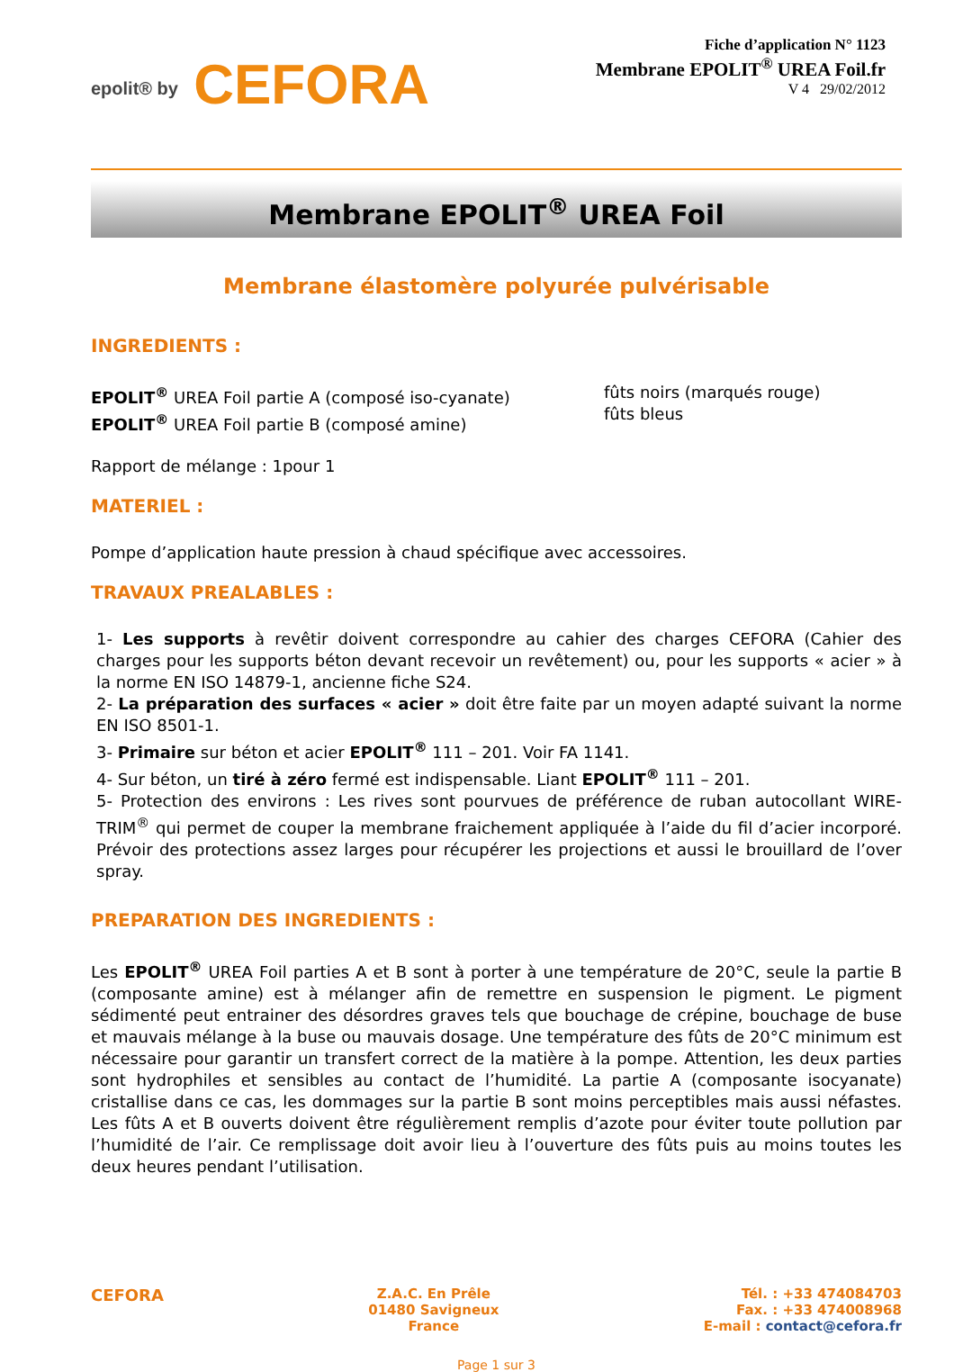epolit® by CEFORA
Fiche d’application N° 1123
Membrane EPOLIT<sup>®</sup> UREA Foil.fr
V 4 29/02/2012
Membrane EPOLIT<sup>®</sup> UREA Foil
Membrane élastomère polyurée pulvérisable
INGREDIENTS :
EPOLIT<sup>®</sup> UREA Foil partie A (composé iso-cyanate)
EPOLIT<sup>®</sup> UREA Foil partie B (composé amine)
fûts noirs (marqués rouge)
fûts bleus
Rapport de mélange : 1pour 1
MATERIEL :
Pompe d’application haute pression à chaud spécifique avec accessoires.
TRAVAUX PREALABLES :
1- Les supports à revêtir doivent correspondre au cahier des charges CEFORA (Cahier des charges pour les supports béton devant recevoir un revêtement) ou, pour les supports « acier » à la norme EN ISO 14879-1, ancienne fiche S24.
2- La préparation des surfaces « acier » doit être faite par un moyen adapté suivant la norme EN ISO 8501-1.
3- Primaire sur béton et acier EPOLIT<sup>®</sup> 111 – 201. Voir FA 1141.
4- Sur béton, un tiré à zéro fermé est indispensable. Liant EPOLIT<sup>®</sup> 111 – 201.
5- Protection des environs : Les rives sont pourvues de préférence de ruban autocollant WIRE-TRIM<sup>®</sup> qui permet de couper la membrane fraichement appliquée à l’aide du fil d’acier incorporé. Prévoir des protections assez larges pour récupérer les projections et aussi le brouillard de l’over spray.
PREPARATION DES INGREDIENTS :
Les EPOLIT<sup>®</sup> UREA Foil parties A et B sont à porter à une température de 20°C, seule la partie B (composante amine) est à mélanger afin de remettre en suspension le pigment. Le pigment sédimenté peut entrainer des désordres graves tels que bouchage de crépine, bouchage de buse et mauvais mélange à la buse ou mauvais dosage. Une température des fûts de 20°C minimum est nécessaire pour garantir un transfert correct de la matière à la pompe. Attention, les deux parties sont hydrophiles et sensibles au contact de l’humidité. La partie A (composante isocyanate) cristallise dans ce cas, les dommages sur la partie B sont moins perceptibles mais aussi néfastes. Les fûts A et B ouverts doivent être régulièrement remplis d’azote pour éviter toute pollution par l’humidité de l’air. Ce remplissage doit avoir lieu à l’ouverture des fûts puis au moins toutes les deux heures pendant l’utilisation.
CEFORA
Z.A.C. En Prêle
01480 Savigneux
France
Tél. : +33 474084703
Fax. : +33 474008968
E-mail : contact@cefora.fr
Page 1 sur 3